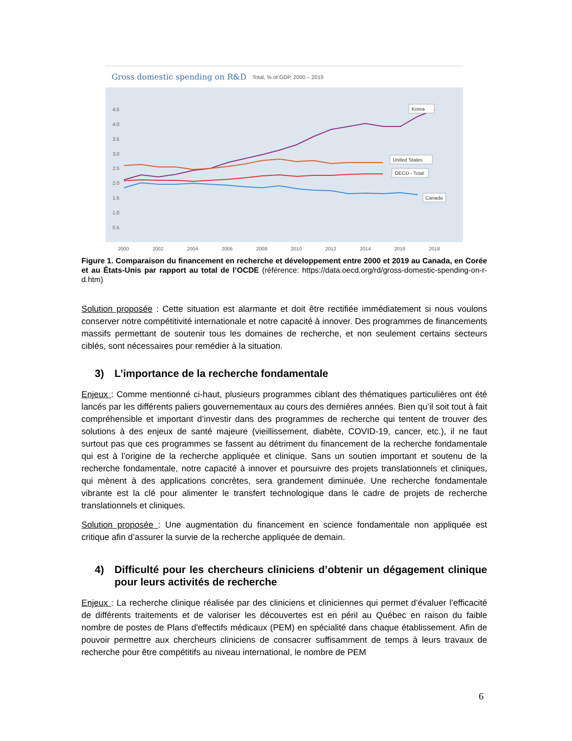Gross domestic spending on R&D Total, % of GDP, 2000 – 2019
4.5
4.0
3.5
3.0
2.5
2.0
1.5
1.0
0.5
2000
2002
2004
2006
2008
2010
2012
2014
2016
2018
Korea
United States
OECD - Total
Canada
Figure 1. Comparaison du financement en recherche et développement entre 2000 et 2019 au Canada, en Corée et au États-Unis par rapport au total de l’OCDE (référence: https://data.oecd.org/rd/gross-domestic-spending-on-r-d.htm)
Solution proposée : Cette situation est alarmante et doit être rectifiée immédiatement si nous voulons conserver notre compétitivité internationale et notre capacité à innover. Des programmes de financements massifs permettant de soutenir tous les domaines de recherche, et non seulement certains secteurs ciblés, sont nécessaires pour remédier à la situation.
3) L’importance de la recherche fondamentale
Enjeux : Comme mentionné ci-haut, plusieurs programmes ciblant des thématiques particulières ont été lancés par les différents paliers gouvernementaux au cours des dernières années. Bien qu’il soit tout à fait compréhensible et important d’investir dans des programmes de recherche qui tentent de trouver des solutions à des enjeux de santé majeure (vieillissement, diabète, COVID-19, cancer, etc.), il ne faut surtout pas que ces programmes se fassent au détriment du financement de la recherche fondamentale qui est à l’origine de la recherche appliquée et clinique. Sans un soutien important et soutenu de la recherche fondamentale, notre capacité à innover et poursuivre des projets translationnels et cliniques, qui mènent à des applications concrètes, sera grandement diminuée. Une recherche fondamentale vibrante est la clé pour alimenter le transfert technologique dans le cadre de projets de recherche translationnels et cliniques.
Solution proposée : Une augmentation du financement en science fondamentale non appliquée est critique afin d’assurer la survie de la recherche appliquée de demain.
4) Difficulté pour les chercheurs cliniciens d’obtenir un dégagement clinique pour leurs activités de recherche
Enjeux : La recherche clinique réalisée par des cliniciens et cliniciennes qui permet d’évaluer l’efficacité de différents traitements et de valoriser les découvertes est en péril au Québec en raison du faible nombre de postes de Plans d'effectifs médicaux (PEM) en spécialité dans chaque établissement. Afin de pouvoir permettre aux chercheurs cliniciens de consacrer suffisamment de temps à leurs travaux de recherche pour être compétitifs au niveau international, le nombre de PEM
6